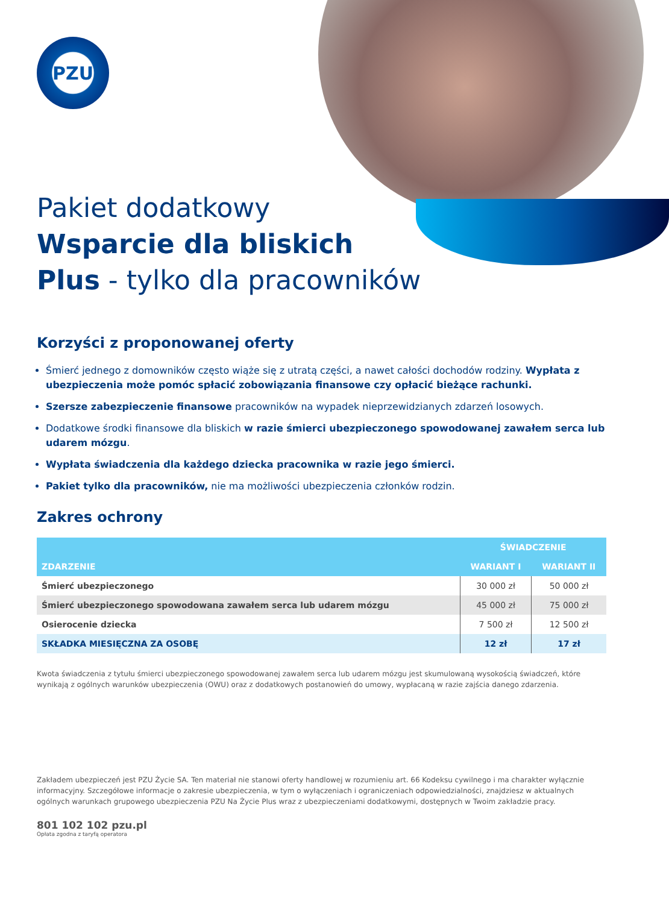PZU
Pakiet dodatkowy
Wsparcie dla bliskich
Plus - tylko dla pracowników
Korzyści z proponowanej oferty
Śmierć jednego z domowników często wiąże się z utratą części, a nawet całości dochodów rodziny. Wypłata z ubezpieczenia może pomóc spłacić zobowiązania finansowe czy opłacić bieżące rachunki.
Szersze zabezpieczenie finansowe pracowników na wypadek nieprzewidzianych zdarzeń losowych.
Dodatkowe środki finansowe dla bliskich w razie śmierci ubezpieczonego spowodowanej zawałem serca lub udarem mózgu.
Wypłata świadczenia dla każdego dziecka pracownika w razie jego śmierci.
Pakiet tylko dla pracowników, nie ma możliwości ubezpieczenia członków rodzin.
Zakres ochrony
| ZDARZENIE | ŚWIADCZENIE | |
| --- | --- | --- |
| | WARIANT I | WARIANT II |
| Śmierć ubezpieczonego | 30 000 zł | 50 000 zł |
| Śmierć ubezpieczonego spowodowana zawałem serca lub udarem mózgu | 45 000 zł | 75 000 zł |
| Osierocenie dziecka | 7 500 zł | 12 500 zł |
| SKŁADKA MIESIĘCZNA ZA OSOBĘ | 12 zł | 17 zł |
Kwota świadczenia z tytułu śmierci ubezpieczonego spowodowanej zawałem serca lub udarem mózgu jest skumulowaną wysokością świadczeń, które wynikają z ogólnych warunków ubezpieczenia (OWU) oraz z dodatkowych postanowień do umowy, wypłacaną w razie zajścia danego zdarzenia.
Zakładem ubezpieczeń jest PZU Życie SA. Ten materiał nie stanowi oferty handlowej w rozumieniu art. 66 Kodeksu cywilnego i ma charakter wyłącznie informacyjny. Szczegółowe informacje o zakresie ubezpieczenia, w tym o wyłączeniach i ograniczeniach odpowiedzialności, znajdziesz w aktualnych ogólnych warunkach grupowego ubezpieczenia PZU Na Życie Plus wraz z ubezpieczeniami dodatkowymi, dostępnych w Twoim zakładzie pracy.
801 102 102 pzu.pl
Opłata zgodna z taryfą operatora